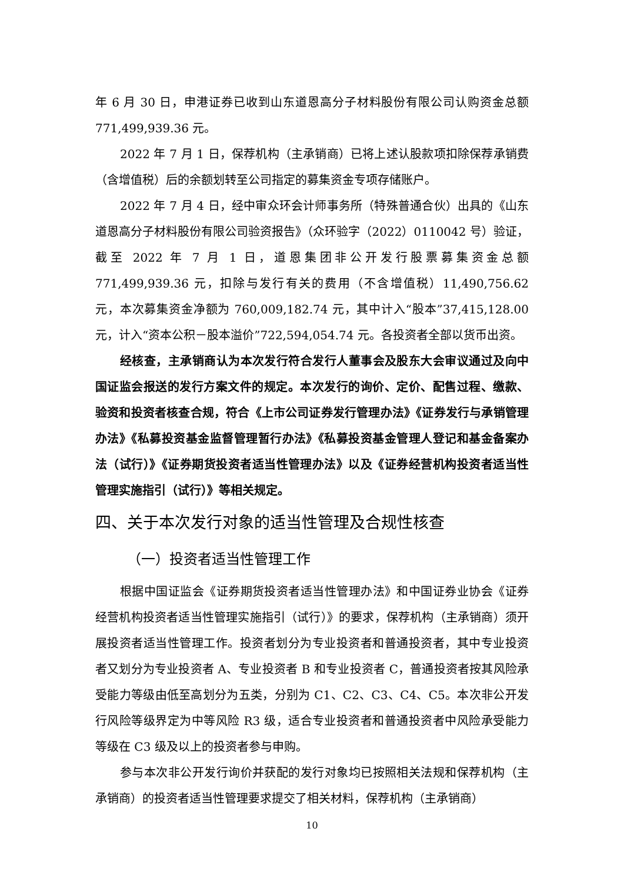年 6 月 30 日，申港证券已收到山东道恩高分子材料股份有限公司认购资金总额 771,499,939.36 元。
2022 年 7 月 1 日，保荐机构（主承销商）已将上述认股款项扣除保荐承销费（含增值税）后的余额划转至公司指定的募集资金专项存储账户。
2022 年 7 月 4 日，经中审众环会计师事务所（特殊普通合伙）出具的《山东道恩高分子材料股份有限公司验资报告》（众环验字（2022）0110042 号）验证，截至 2022 年 7 月 1 日，道恩集团非公开发行股票募集资金总额 771,499,939.36 元，扣除与发行有关的费用（不含增值税）11,490,756.62 元，本次募集资金净额为 760,009,182.74 元，其中计入“股本”37,415,128.00 元，计入“资本公积－股本溢价”722,594,054.74 元。各投资者全部以货币出资。
经核查，主承销商认为本次发行符合发行人董事会及股东大会审议通过及向中国证监会报送的发行方案文件的规定。本次发行的询价、定价、配售过程、缴款、验资和投资者核查合规，符合《上市公司证券发行管理办法》《证券发行与承销管理办法》《私募投资基金监督管理暂行办法》《私募投资基金管理人登记和基金备案办法（试行）》《证券期货投资者适当性管理办法》以及《证券经营机构投资者适当性管理实施指引（试行）》等相关规定。
四、关于本次发行对象的适当性管理及合规性核查
（一）投资者适当性管理工作
根据中国证监会《证券期货投资者适当性管理办法》和中国证券业协会《证券经营机构投资者适当性管理实施指引（试行）》的要求，保荐机构（主承销商）须开展投资者适当性管理工作。投资者划分为专业投资者和普通投资者，其中专业投资者又划分为专业投资者 A、专业投资者 B 和专业投资者 C，普通投资者按其风险承受能力等级由低至高划分为五类，分别为 C1、C2、C3、C4、C5。本次非公开发行风险等级界定为中等风险 R3 级，适合专业投资者和普通投资者中风险承受能力等级在 C3 级及以上的投资者参与申购。
参与本次非公开发行询价并获配的发行对象均已按照相关法规和保荐机构（主承销商）的投资者适当性管理要求提交了相关材料，保荐机构（主承销商）
10